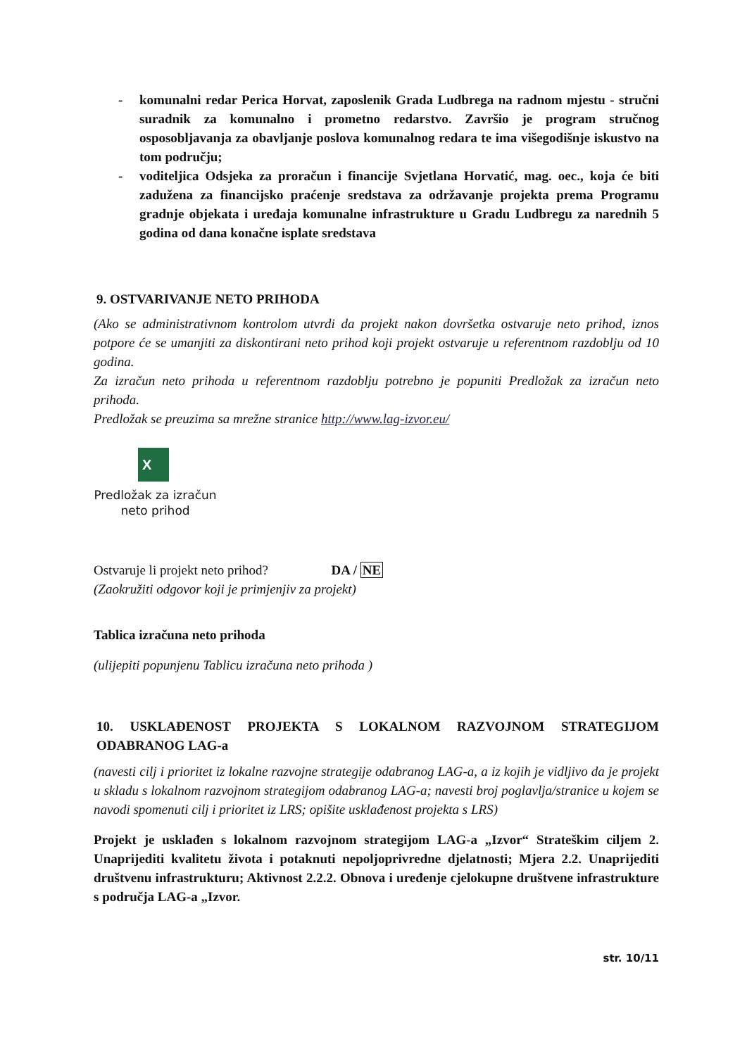- komunalni redar Perica Horvat, zaposlenik Grada Ludbrega na radnom mjestu - stručni suradnik za komunalno i prometno redarstvo. Završio je program stručnog osposobljavanja za obavljanje poslova komunalnog redara te ima višegodišnje iskustvo na tom području;
- voditeljica Odsjeka za proračun i financije Svjetlana Horvatić, mag. oec., koja će biti zadužena za financijsko praćenje sredstava za održavanje projekta prema Programu gradnje objekata i uređaja komunalne infrastrukture u Gradu Ludbregu za narednih 5 godina od dana konačne isplate sredstava
9. OSTVARIVANJE NETO PRIHODA
(Ako se administrativnom kontrolom utvrdi da projekt nakon dovršetka ostvaruje neto prihod, iznos potpore će se umanjiti za diskontirani neto prihod koji projekt ostvaruje u referentnom razdoblju od 10 godina.
Za izračun neto prihoda u referentnom razdoblju potrebno je popuniti Predložak za izračun neto prihoda.
Predložak se preuzima sa mrežne stranice http://www.lag-izvor.eu/
X
Predložak za izračun neto prihod
Ostvaruje li projekt neto prihod? DA / NE
(Zaokružiti odgovor koji je primjenjiv za projekt)
Tablica izračuna neto prihoda
(ulijepiti popunjenu Tablicu izračuna neto prihoda )
10. USKLAĐENOST PROJEKTA S LOKALNOM RAZVOJNOM STRATEGIJOM ODABRANOG LAG-a
(navesti cilj i prioritet iz lokalne razvojne strategije odabranog LAG-a, a iz kojih je vidljivo da je projekt u skladu s lokalnom razvojnom strategijom odabranog LAG-a; navesti broj poglavlja/stranice u kojem se navodi spomenuti cilj i prioritet iz LRS; opišite usklađenost projekta s LRS)
Projekt je usklađen s lokalnom razvojnom strategijom LAG-a „Izvor“ Strateškim ciljem 2. Unaprijediti kvalitetu života i potaknuti nepoljoprivredne djelatnosti; Mjera 2.2. Unaprijediti društvenu infrastrukturu; Aktivnost 2.2.2. Obnova i uređenje cjelokupne društvene infrastrukture s područja LAG-a „Izvor.
str. 10/11